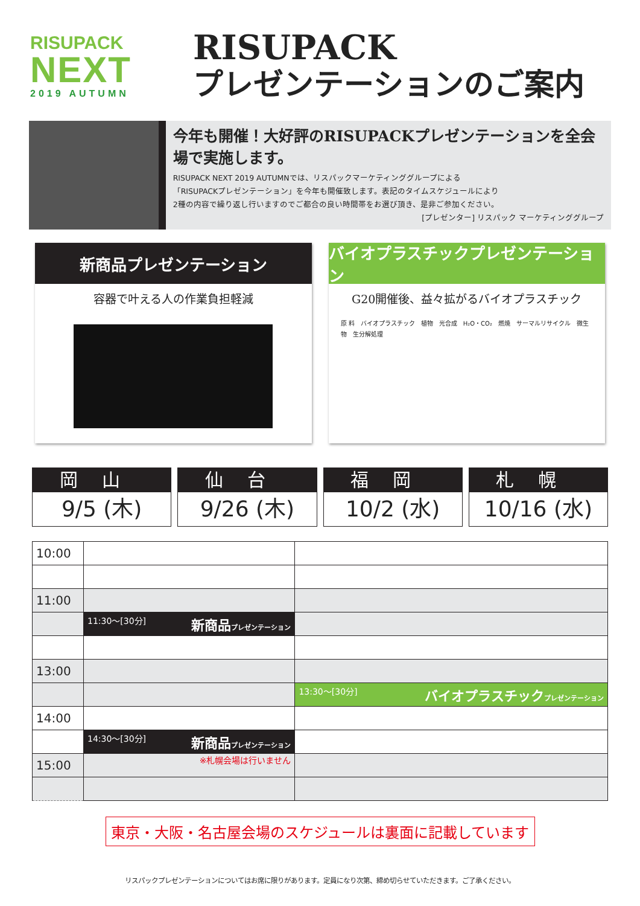RISUPACK
NEXT
2019 AUTUMN
RISUPACK
プレゼンテーションのご案内
今年も開催！大好評のRISUPACKプレゼンテーションを全会場で実施します。
RISUPACK NEXT 2019 AUTUMNでは、リスパックマーケティンググループによる
「RISUPACKプレゼンテーション」を今年も開催致します。表記のタイムスケジュールにより
2種の内容で繰り返し行いますのでご都合の良い時間帯をお選び頂き、是非ご参加ください。
[プレゼンター] リスパック マーケティンググループ
新商品プレゼンテーション
容器で叶える人の作業負担軽減
バイオプラスチックプレゼンテーション
G20開催後、益々拡がるバイオプラスチック
原 料　バイオプラスチック　植物　光合成　H₂O・CO₂　燃焼　サーマルリサイクル　微生物　生分解処理
岡山
9/5 (木)
仙台
9/26 (木)
福岡
10/2 (水)
札幌
10/16 (水)
| 10:00 | | |
| 11:00 | | |
| | 11:30～[30分] 新商品 プレゼンテーション | |
| 13:00 | | |
| | | 13:30～[30分] バイオプラスチック プレゼンテーション |
| 14:00 | | |
| | 14:30～[30分] 新商品 プレゼンテーション | |
| 15:00 | ※札幌会場は行いません | |
東京・大阪・名古屋会場のスケジュールは裏面に記載しています
リスパックプレゼンテーションについてはお席に限りがあります。定員になり次第、締め切らせていただきます。ご了承ください。